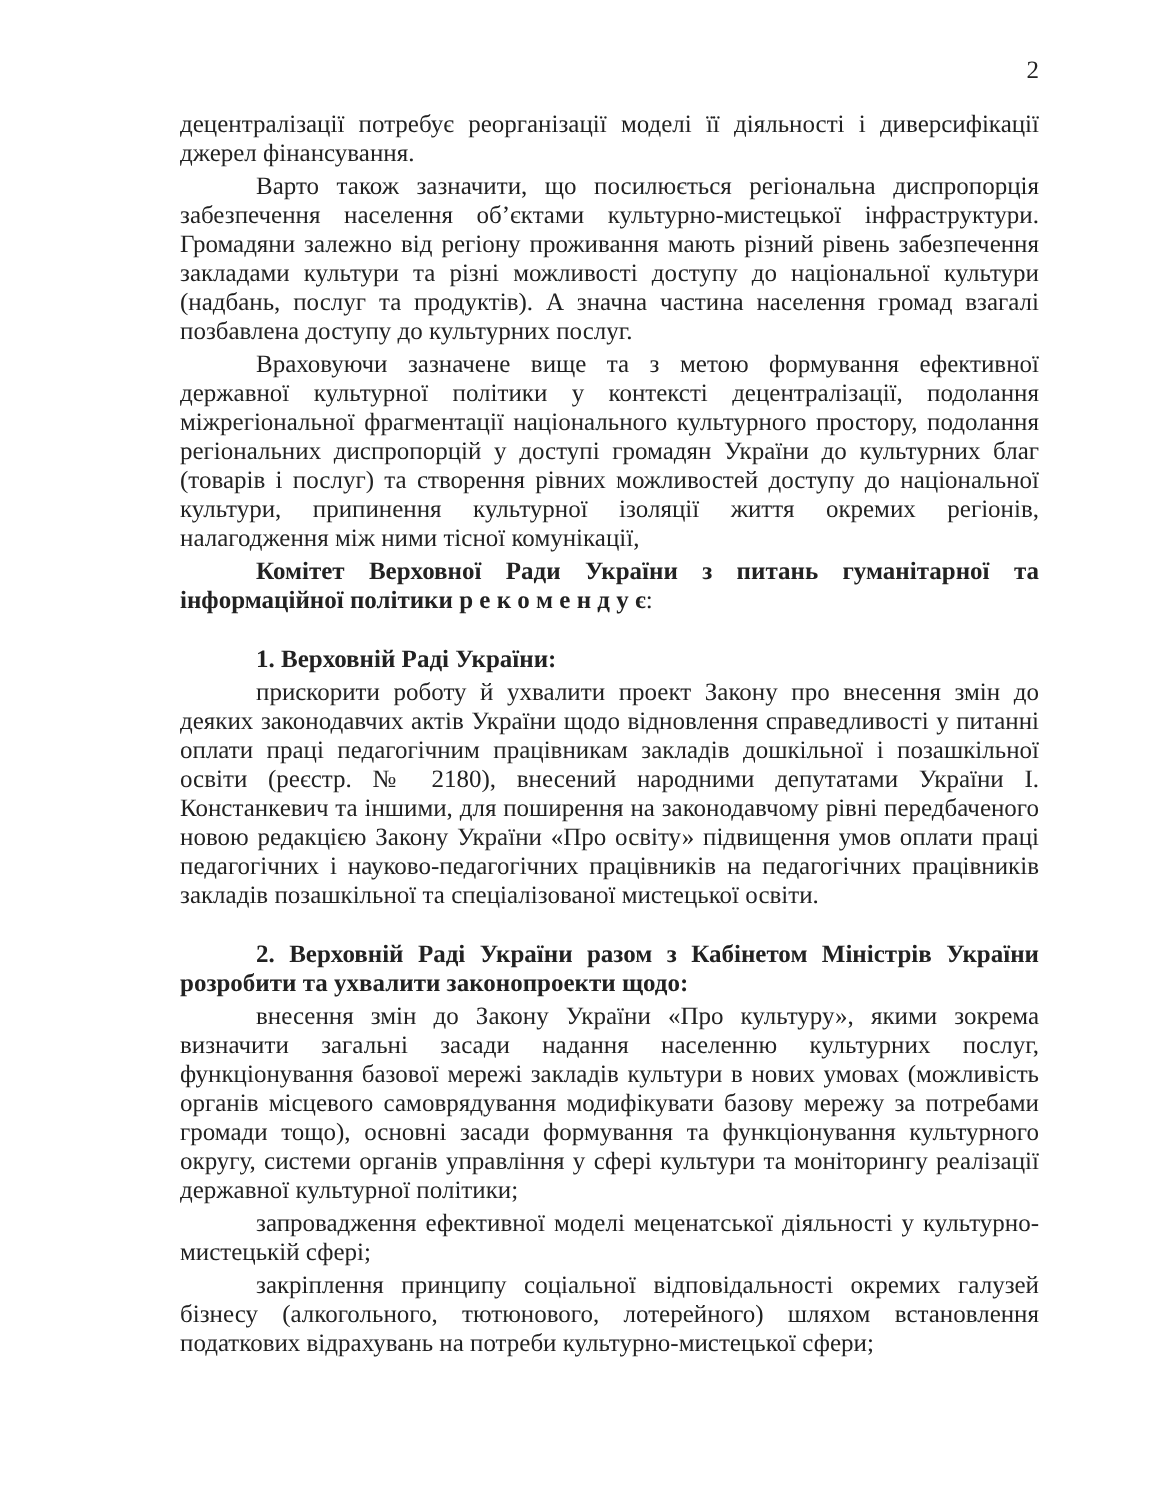2
децентралізації потребує реорганізації моделі її діяльності і диверсифікації джерел фінансування.
Варто також зазначити, що посилюється регіональна диспропорція забезпечення населення об’єктами культурно-мистецької інфраструктури. Громадяни залежно від регіону проживання мають різний рівень забезпечення закладами культури та різні можливості доступу до національної культури (надбань, послуг та продуктів). А значна частина населення громад взагалі позбавлена доступу до культурних послуг.
Враховуючи зазначене вище та з метою формування ефективної державної культурної політики у контексті децентралізації, подолання міжрегіональної фрагментації національного культурного простору, подолання регіональних диспропорцій у доступі громадян України до культурних благ (товарів і послуг) та створення рівних можливостей доступу до національної культури, припинення культурної ізоляції життя окремих регіонів, налагодження між ними тісної комунікації,
Комітет Верховної Ради України з питань гуманітарної та інформаційної політики р е к о м е н д у є:
1. Верховній Раді України:
прискорити роботу й ухвалити проект Закону про внесення змін до деяких законодавчих актів України щодо відновлення справедливості у питанні оплати праці педагогічним працівникам закладів дошкільної і позашкільної освіти (реєстр. № 2180), внесений народними депутатами України І. Констанкевич та іншими, для поширення на законодавчому рівні передбаченого новою редакцією Закону України «Про освіту» підвищення умов оплати праці педагогічних і науково-педагогічних працівників на педагогічних працівників закладів позашкільної та спеціалізованої мистецької освіти.
2. Верховній Раді України разом з Кабінетом Міністрів України розробити та ухвалити законопроекти щодо:
внесення змін до Закону України «Про культуру», якими зокрема визначити загальні засади надання населенню культурних послуг, функціонування базової мережі закладів культури в нових умовах (можливість органів місцевого самоврядування модифікувати базову мережу за потребами громади тощо), основні засади формування та функціонування культурного округу, системи органів управління у сфері культури та моніторингу реалізації державної культурної політики;
запровадження ефективної моделі меценатської діяльності у культурно-мистецькій сфері;
закріплення принципу соціальної відповідальності окремих галузей бізнесу (алкогольного, тютюнового, лотерейного) шляхом встановлення податкових відрахувань на потреби культурно-мистецької сфери;